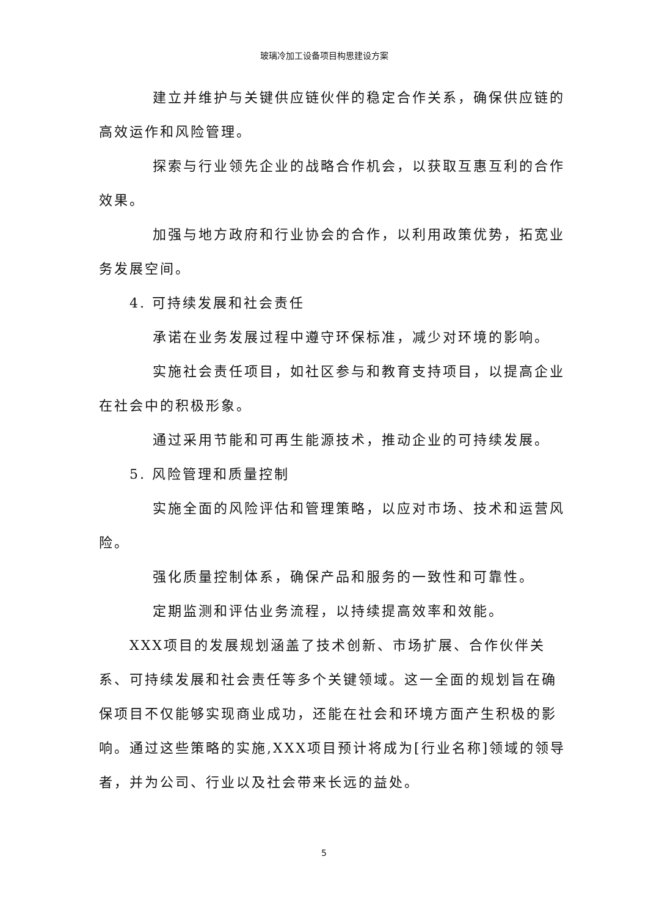玻璃冷加工设备项目构思建设方案
建立并维护与关键供应链伙伴的稳定合作关系，确保供应链的高效运作和风险管理。
探索与行业领先企业的战略合作机会，以获取互惠互利的合作效果。
加强与地方政府和行业协会的合作，以利用政策优势，拓宽业务发展空间。
4. 可持续发展和社会责任
承诺在业务发展过程中遵守环保标准，减少对环境的影响。
实施社会责任项目，如社区参与和教育支持项目，以提高企业在社会中的积极形象。
通过采用节能和可再生能源技术，推动企业的可持续发展。
5. 风险管理和质量控制
实施全面的风险评估和管理策略，以应对市场、技术和运营风险。
强化质量控制体系，确保产品和服务的一致性和可靠性。
定期监测和评估业务流程，以持续提高效率和效能。
XXX项目的发展规划涵盖了技术创新、市场扩展、合作伙伴关系、可持续发展和社会责任等多个关键领域。这一全面的规划旨在确保项目不仅能够实现商业成功，还能在社会和环境方面产生积极的影响。通过这些策略的实施,XXX项目预计将成为[行业名称]领域的领导者，并为公司、行业以及社会带来长远的益处。
5